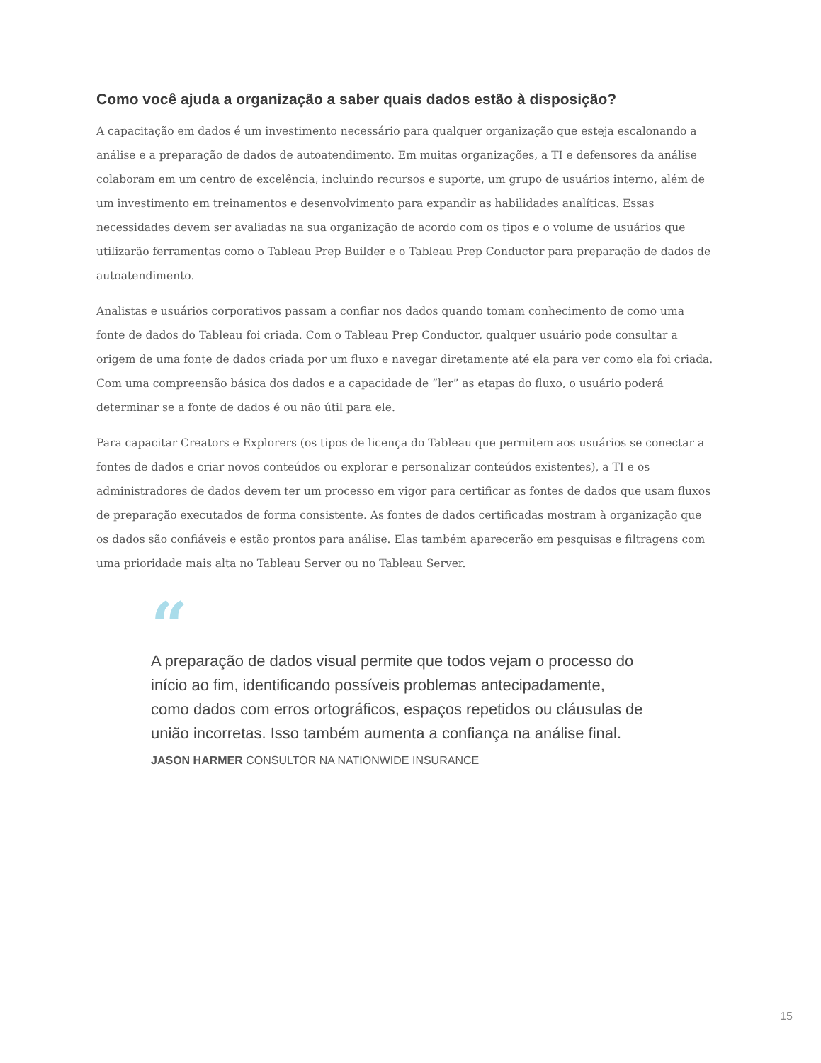Como você ajuda a organização a saber quais dados estão à disposição?
A capacitação em dados é um investimento necessário para qualquer organização que esteja escalonando a análise e a preparação de dados de autoatendimento. Em muitas organizações, a TI e defensores da análise colaboram em um centro de excelência, incluindo recursos e suporte, um grupo de usuários interno, além de um investimento em treinamentos e desenvolvimento para expandir as habilidades analíticas. Essas necessidades devem ser avaliadas na sua organização de acordo com os tipos e o volume de usuários que utilizarão ferramentas como o Tableau Prep Builder e o Tableau Prep Conductor para preparação de dados de autoatendimento.
Analistas e usuários corporativos passam a confiar nos dados quando tomam conhecimento de como uma fonte de dados do Tableau foi criada. Com o Tableau Prep Conductor, qualquer usuário pode consultar a origem de uma fonte de dados criada por um fluxo e navegar diretamente até ela para ver como ela foi criada. Com uma compreensão básica dos dados e a capacidade de “ler” as etapas do fluxo, o usuário poderá determinar se a fonte de dados é ou não útil para ele.
Para capacitar Creators e Explorers (os tipos de licença do Tableau que permitem aos usuários se conectar a fontes de dados e criar novos conteúdos ou explorar e personalizar conteúdos existentes), a TI e os administradores de dados devem ter um processo em vigor para certificar as fontes de dados que usam fluxos de preparação executados de forma consistente. As fontes de dados certificadas mostram à organização que os dados são confiáveis e estão prontos para análise. Elas também aparecerão em pesquisas e filtragens com uma prioridade mais alta no Tableau Server ou no Tableau Server.
“
A preparação de dados visual permite que todos vejam o processo do início ao fim, identificando possíveis problemas antecipadamente, como dados com erros ortográficos, espaços repetidos ou cláusulas de união incorretas. Isso também aumenta a confiança na análise final.
JASON HARMER CONSULTOR NA NATIONWIDE INSURANCE
15